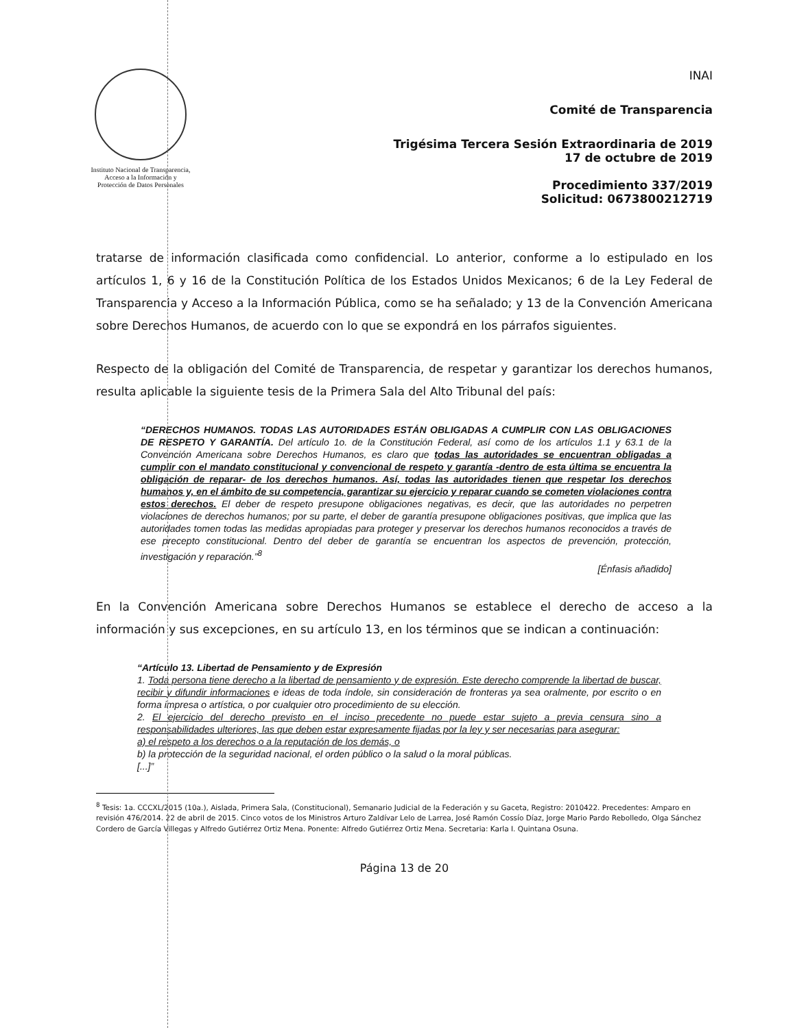Instituto Nacional de Transparencia, Acceso a la Información y Protección de Datos Personales
INAI
Comité de Transparencia
Trigésima Tercera Sesión Extraordinaria de 2019
17 de octubre de 2019
Procedimiento 337/2019
Solicitud: 0673800212719
tratarse de información clasificada como confidencial. Lo anterior, conforme a lo estipulado en los artículos 1, 6 y 16 de la Constitución Política de los Estados Unidos Mexicanos; 6 de la Ley Federal de Transparencia y Acceso a la Información Pública, como se ha señalado; y 13 de la Convención Americana sobre Derechos Humanos, de acuerdo con lo que se expondrá en los párrafos siguientes.
Respecto de la obligación del Comité de Transparencia, de respetar y garantizar los derechos humanos, resulta aplicable la siguiente tesis de la Primera Sala del Alto Tribunal del país:
“DERECHOS HUMANOS. TODAS LAS AUTORIDADES ESTÁN OBLIGADAS A CUMPLIR CON LAS OBLIGACIONES DE RESPETO Y GARANTÍA. Del artículo 1o. de la Constitución Federal, así como de los artículos 1.1 y 63.1 de la Convención Americana sobre Derechos Humanos, es claro que todas las autoridades se encuentran obligadas a cumplir con el mandato constitucional y convencional de respeto y garantía -dentro de esta última se encuentra la obligación de reparar- de los derechos humanos. Así, todas las autoridades tienen que respetar los derechos humanos y, en el ámbito de su competencia, garantizar su ejercicio y reparar cuando se cometen violaciones contra estos derechos. El deber de respeto presupone obligaciones negativas, es decir, que las autoridades no perpetren violaciones de derechos humanos; por su parte, el deber de garantía presupone obligaciones positivas, que implica que las autoridades tomen todas las medidas apropiadas para proteger y preservar los derechos humanos reconocidos a través de ese precepto constitucional. Dentro del deber de garantía se encuentran los aspectos de prevención, protección, investigación y reparación.”<sup>8</sup>
[Énfasis añadido]
En la Convención Americana sobre Derechos Humanos se establece el derecho de acceso a la información y sus excepciones, en su artículo 13, en los términos que se indican a continuación:
“Artículo 13. Libertad de Pensamiento y de Expresión
1. Toda persona tiene derecho a la libertad de pensamiento y de expresión. Este derecho comprende la libertad de buscar, recibir y difundir informaciones e ideas de toda índole, sin consideración de fronteras ya sea oralmente, por escrito o en forma impresa o artística, o por cualquier otro procedimiento de su elección.
2. El ejercicio del derecho previsto en el inciso precedente no puede estar sujeto a previa censura sino a responsabilidades ulteriores, las que deben estar expresamente fijadas por la ley y ser necesarias para asegurar:
a) el respeto a los derechos o a la reputación de los demás, o
b) la protección de la seguridad nacional, el orden público o la salud o la moral públicas.
[...]”
<sup>8</sup> Tesis: 1a. CCCXL/2015 (10a.), Aislada, Primera Sala, (Constitucional), Semanario Judicial de la Federación y su Gaceta, Registro: 2010422. Precedentes: Amparo en revisión 476/2014. 22 de abril de 2015. Cinco votos de los Ministros Arturo Zaldívar Lelo de Larrea, José Ramón Cossío Díaz, Jorge Mario Pardo Rebolledo, Olga Sánchez Cordero de García Villegas y Alfredo Gutiérrez Ortiz Mena. Ponente: Alfredo Gutiérrez Ortiz Mena. Secretaria: Karla I. Quintana Osuna.
Página 13 de 20